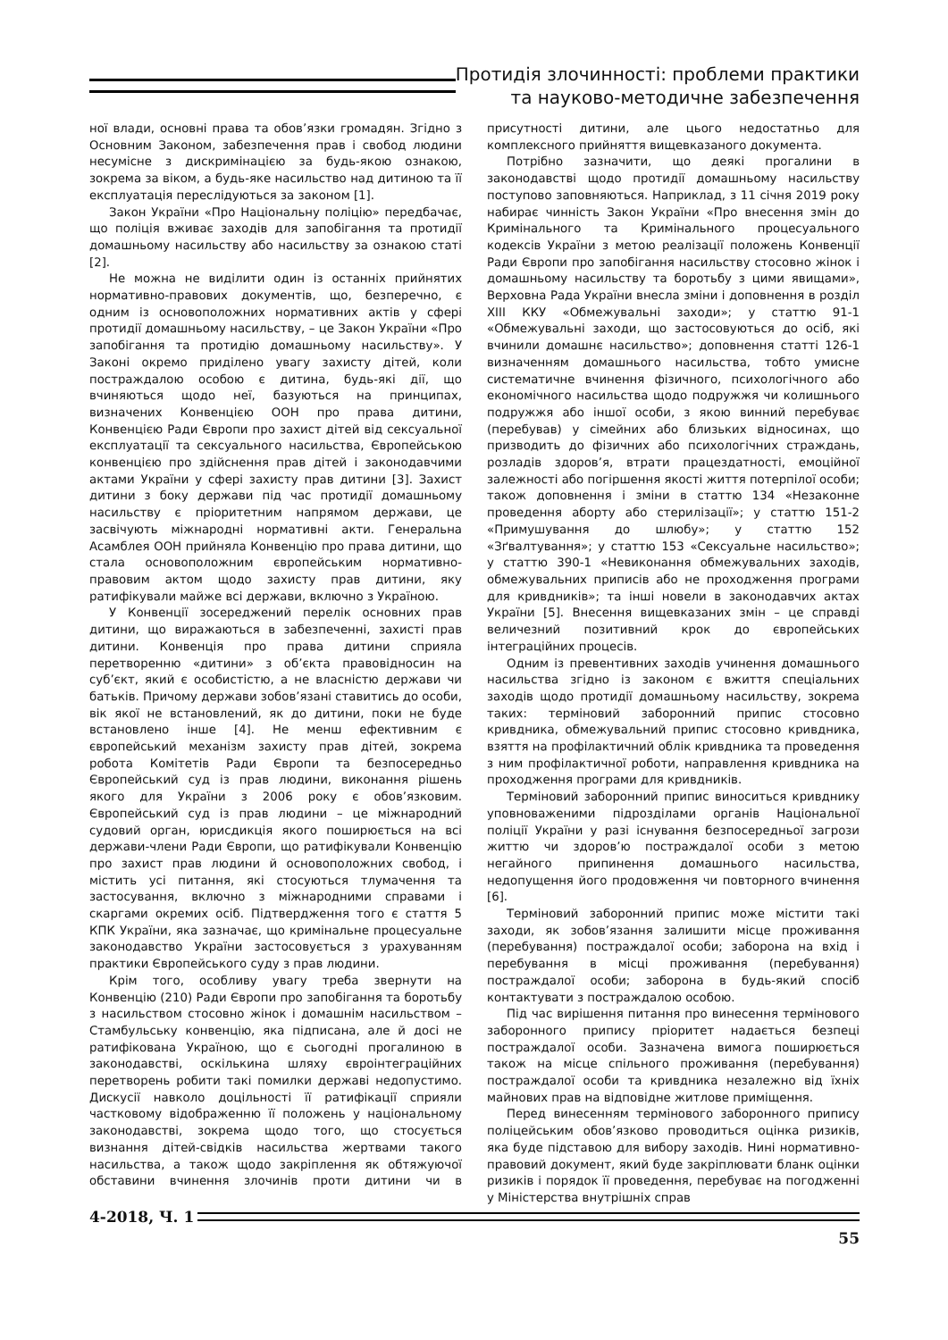Протидія злочинності: проблеми практики
та науково-методичне забезпечення
ної влади, основні права та обов’язки громадян. Згідно з Основним Законом, забезпечення прав і свобод людини несумісне з дискримінацією за будь-якою ознакою, зокрема за віком, а будь-яке насильство над дитиною та її експлуатація переслідуються за законом [1].
Закон України «Про Національну поліцію» передбачає, що поліція вживає заходів для запобігання та протидії домашньому насильству або насильству за ознакою статі [2].
Не можна не виділити один із останніх прийнятих нормативно-правових документів, що, безперечно, є одним із основоположних нормативних актів у сфері протидії домашньому насильству, – це Закон України «Про запобігання та протидію домашньому насильству». У Законі окремо приділено увагу захисту дітей, коли постраждалою особою є дитина, будь-які дії, що вчиняються щодо неї, базуються на принципах, визначених Конвенцією ООН про права дитини, Конвенцією Ради Європи про захист дітей від сексуальної експлуатації та сексуального насильства, Європейською конвенцією про здійснення прав дітей і законодавчими актами України у сфері захисту прав дитини [3]. Захист дитини з боку держави під час протидії домашньому насильству є пріоритетним напрямом держави, це засвічують міжнародні нормативні акти. Генеральна Асамблея ООН прийняла Конвенцію про права дитини, що стала основоположним європейським нормативно-правовим актом щодо захисту прав дитини, яку ратифікували майже всі держави, включно з Україною.
У Конвенції зосереджений перелік основних прав дитини, що виражаються в забезпеченні, захисті прав дитини. Конвенція про права дитини сприяла перетворенню «дитини» з об’єкта правовідносин на суб’єкт, який є особистістю, а не власністю держави чи батьків. Причому держави зобов’язані ставитись до особи, вік якої не встановлений, як до дитини, поки не буде встановлено інше [4]. Не менш ефективним є європейський механізм захисту прав дітей, зокрема робота Комітетів Ради Європи та безпосередньо Європейський суд із прав людини, виконання рішень якого для України з 2006 року є обов’язковим. Європейський суд із прав людини – це міжнародний судовий орган, юрисдикція якого поширюється на всі держави-члени Ради Європи, що ратифікували Конвенцію про захист прав людини й основоположних свобод, і містить усі питання, які стосуються тлумачення та застосування, включно з міжнародними справами і скаргами окремих осіб. Підтвердження того є стаття 5 КПК України, яка зазначає, що кримінальне процесуальне законодавство України застосовується з урахуванням практики Європейського суду з прав людини.
Крім того, особливу увагу треба звернути на Конвенцію (210) Ради Європи про запобігання та боротьбу з насильством стосовно жінок і домашнім насильством – Стамбульську конвенцію, яка підписана, але й досі не ратифікована Україною, що є сьогодні прогалиною в законодавстві, оскількина шляху євроінтеграційних перетворень робити такі помилки державі недопустимо. Дискусії навколо доцільності її ратифікації сприяли частковому відображенню її положень у національному законодавстві, зокрема щодо того, що стосується визнання дітей-свідків насильства жертвами такого насильства, а також щодо закріплення як обтяжуючої обставини вчинення злочинів проти дитини чи в присутності дитини, але цього недостатньо для комплексного прийняття вищевказаного документа.
Потрібно зазначити, що деякі прогалини в законодавстві щодо протидії домашньому насильству поступово заповняються. Наприклад, з 11 січня 2019 року набирає чинність Закон України «Про внесення змін до Кримінального та Кримінального процесуального кодексів України з метою реалізації положень Конвенції Ради Європи про запобігання насильству стосовно жінок і домашньому насильству та боротьбу з цими явищами», Верховна Рада України внесла зміни і доповнення в розділ XIII ККУ «Обмежувальні заходи»; у статтю 91-1 «Обмежувальні заходи, що застосовуються до осіб, які вчинили домашнє насильство»; доповнення статті 126-1 визначенням домашнього насильства, тобто умисне систематичне вчинення фізичного, психологічного або економічного насильства щодо подружжя чи колишнього подружжя або іншої особи, з якою винний перебуває (перебував) у сімейних або близьких відносинах, що призводить до фізичних або психологічних страждань, розладів здоров’я, втрати працездатності, емоційної залежності або погіршення якості життя потерпілої особи; також доповнення і зміни в статтю 134 «Незаконне проведення аборту або стерилізації»; у статтю 151-2 «Примушування до шлюбу»; у статтю 152 «Зґвалтування»; у статтю 153 «Сексуальне насильство»; у статтю 390-1 «Невиконання обмежувальних заходів, обмежувальних приписів або не проходження програми для кривдників»; та інші новели в законодавчих актах України [5]. Внесення вищевказаних змін – це справді величезний позитивний крок до європейських інтеграційних процесів.
Одним із превентивних заходів учинення домашнього насильства згідно із законом є вжиття спеціальних заходів щодо протидії домашньому насильству, зокрема таких: терміновий заборонний припис стосовно кривдника, обмежувальний припис стосовно кривдника, взяття на профілактичний облік кривдника та проведення з ним профілактичної роботи, направлення кривдника на проходження програми для кривдників.
Терміновий заборонний припис виноситься кривднику уповноваженими підрозділами органів Національної поліції України у разі існування безпосередньої загрози життю чи здоров’ю постраждалої особи з метою негайного припинення домашнього насильства, недопущення його продовження чи повторного вчинення [6].
Терміновий заборонний припис може містити такі заходи, як зобов’язання залишити місце проживання (перебування) постраждалої особи; заборона на вхід і перебування в місці проживання (перебування) постраждалої особи; заборона в будь-який спосіб контактувати з постраждалою особою.
Під час вирішення питання про винесення термінового заборонного припису пріоритет надається безпеці постраждалої особи. Зазначена вимога поширюється також на місце спільного проживання (перебування) постраждалої особи та кривдника незалежно від їхніх майнових прав на відповідне житлове приміщення.
Перед винесенням термінового заборонного припису поліцейським обов’язково проводиться оцінка ризиків, яка буде підставою для вибору заходів. Нині нормативно-правовий документ, який буде закріплювати бланк оцінки ризиків і порядок її проведення, перебуває на погодженні у Міністерства внутрішніх справ
4-2018, Ч. 1
55